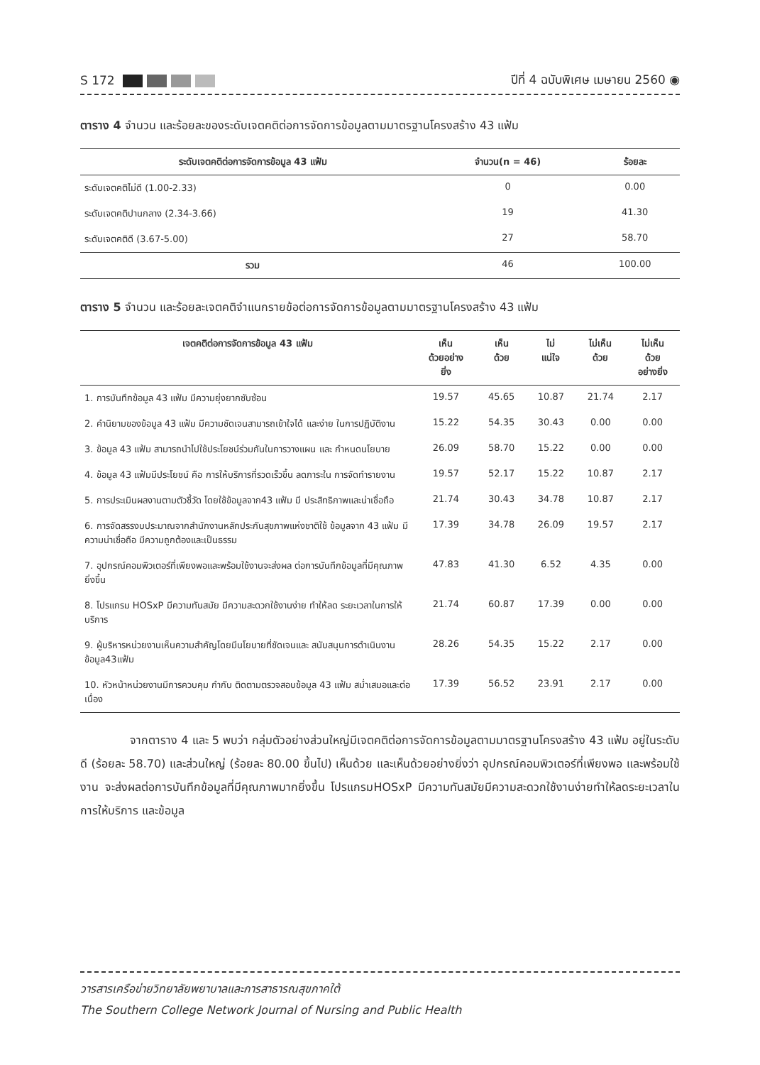S 172
ปีที่ 4 ฉบับพิเศษ เมษายน 2560 ◉
ตาราง 4 จำนวน และร้อยละของระดับเจตคติต่อการจัดการข้อมูลตามมาตรฐานโครงสร้าง 43 แฟ้ม
| ระดับเจตคติต่อการจัดการข้อมูล 43 แฟ้ม | จำนวน(n = 46) | ร้อยละ |
| --- | --- | --- |
| ระดับเจตคติไม่ดี (1.00-2.33) | 0 | 0.00 |
| ระดับเจตคติปานกลาง (2.34-3.66) | 19 | 41.30 |
| ระดับเจตคติดี (3.67-5.00) | 27 | 58.70 |
| รวม | 46 | 100.00 |
ตาราง 5 จำนวน และร้อยละเจตคติจำแนกรายข้อต่อการจัดการข้อมูลตามมาตรฐานโครงสร้าง 43 แฟ้ม
| เจตคติต่อการจัดการข้อมูล 43 แฟ้ม | เห็น ด้วยอย่าง ยิ่ง | เห็น ด้วย | ไม่ แน่ใจ | ไม่เห็น ด้วย | ไม่เห็น ด้วย อย่างยิ่ง |
| --- | --- | --- | --- | --- | --- |
| 1. การบันทึกข้อมูล 43 แฟ้ม มีความยุ่งยากซับซ้อน | 19.57 | 45.65 | 10.87 | 21.74 | 2.17 |
| 2. คำนิยามของข้อมูล 43 แฟ้ม มีความชัดเจนสามารถเข้าใจได้ และง่าย ในการปฏิบัติงาน | 15.22 | 54.35 | 30.43 | 0.00 | 0.00 |
| 3. ข้อมูล 43 แฟ้ม สามารถนำไปใช้ประโยชน์ร่วมกันในการวางแผน และ กำหนดนโยบาย | 26.09 | 58.70 | 15.22 | 0.00 | 0.00 |
| 4. ข้อมูล 43 แฟ้มมีประโยชน์ คือ การให้บริการที่รวดเร็วขึ้น ลดภาระใน การจัดทำรายงาน | 19.57 | 52.17 | 15.22 | 10.87 | 2.17 |
| 5. การประเมินผลงานตามตัวชี้วัด โดยใช้ข้อมูลจาก43 แฟ้ม มี ประสิทธิภาพและน่าเชื่อถือ | 21.74 | 30.43 | 34.78 | 10.87 | 2.17 |
| 6. การจัดสรรงบประมาณจากสำนักงานหลักประกันสุขภาพแห่งชาติใช้ ข้อมูลจาก 43 แฟ้ม มีความน่าเชื่อถือ มีความถูกต้องและเป็นธรรม | 17.39 | 34.78 | 26.09 | 19.57 | 2.17 |
| 7. อุปกรณ์คอมพิวเตอร์ที่เพียงพอและพร้อมใช้งานจะส่งผล ต่อการบันทึกข้อมูลที่มีคุณภาพยิ่งขึ้น | 47.83 | 41.30 | 6.52 | 4.35 | 0.00 |
| 8. โปรแกรม HOSxP มีความทันสมัย มีความสะดวกใช้งานง่าย ทำให้ลด ระยะเวลาในการให้บริการ | 21.74 | 60.87 | 17.39 | 0.00 | 0.00 |
| 9. ผู้บริหารหน่วยงานเห็นความสำคัญโดยมีนโยบายที่ชัดเจนและ สนับสนุนการดำเนินงานข้อมูล43แฟ้ม | 28.26 | 54.35 | 15.22 | 2.17 | 0.00 |
| 10. หัวหน้าหน่วยงานมีการควบคุม กำกับ ติดตามตรวจสอบข้อมูล 43 แฟ้ม สม่ำเสมอและต่อเนื่อง | 17.39 | 56.52 | 23.91 | 2.17 | 0.00 |
จากตาราง 4 และ 5 พบว่า กลุ่มตัวอย่างส่วนใหญ่มีเจตคติต่อการจัดการข้อมูลตามมาตรฐานโครงสร้าง 43 แฟ้ม อยู่ในระดับดี (ร้อยละ 58.70) และส่วนใหญ่ (ร้อยละ 80.00 ขึ้นไป) เห็นด้วย และเห็นด้วยอย่างยิ่งว่า อุปกรณ์คอมพิวเตอร์ที่เพียงพอ และพร้อมใช้งาน จะส่งผลต่อการบันทึกข้อมูลที่มีคุณภาพมากยิ่งขึ้น โปรแกรมHOSxP มีความทันสมัยมีความสะดวกใช้งานง่ายทำให้ลดระยะเวลาในการให้บริการ และข้อมูล
วารสารเครือข่ายวิทยาลัยพยาบาลและการสาธารณสุขภาคใต้
The Southern College Network Journal of Nursing and Public Health